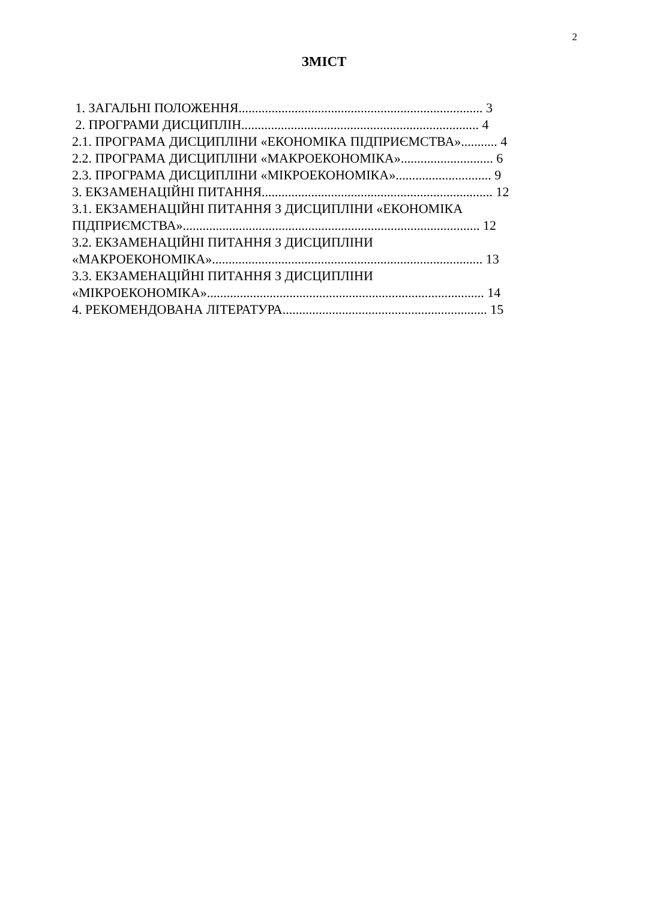2
ЗМІСТ
1. ЗАГАЛЬНІ ПОЛОЖЕННЯ.......................................................................... 3
2. ПРОГРАМИ ДИСЦИПЛІН........................................................................ 4
2.1. ПРОГРАМА ДИСЦИПЛІНИ «ЕКОНОМІКА ПІДПРИЄМСТВА»........... 4
2.2. ПРОГРАМА ДИСЦИПЛІНИ «МАКРОЕКОНОМІКА»............................ 6
2.3. ПРОГРАМА ДИСЦИПЛІНИ «МІКРОЕКОНОМІКА»............................. 9
3. ЕКЗАМЕНАЦІЙНІ ПИТАННЯ...................................................................... 12
3.1. ЕКЗАМЕНАЦІЙНІ ПИТАННЯ З ДИСЦИПЛІНИ «ЕКОНОМІКА ПІДПРИЄМСТВА».......................................................................................... 12
3.2. ЕКЗАМЕНАЦІЙНІ ПИТАННЯ З ДИСЦИПЛІНИ
«МАКРОЕКОНОМІКА».................................................................................. 13
3.3. ЕКЗАМЕНАЦІЙНІ ПИТАННЯ З ДИСЦИПЛІНИ
«МІКРОЕКОНОМІКА».................................................................................... 14
4. РЕКОМЕНДОВАНА ЛІТЕРАТУРА.............................................................. 15